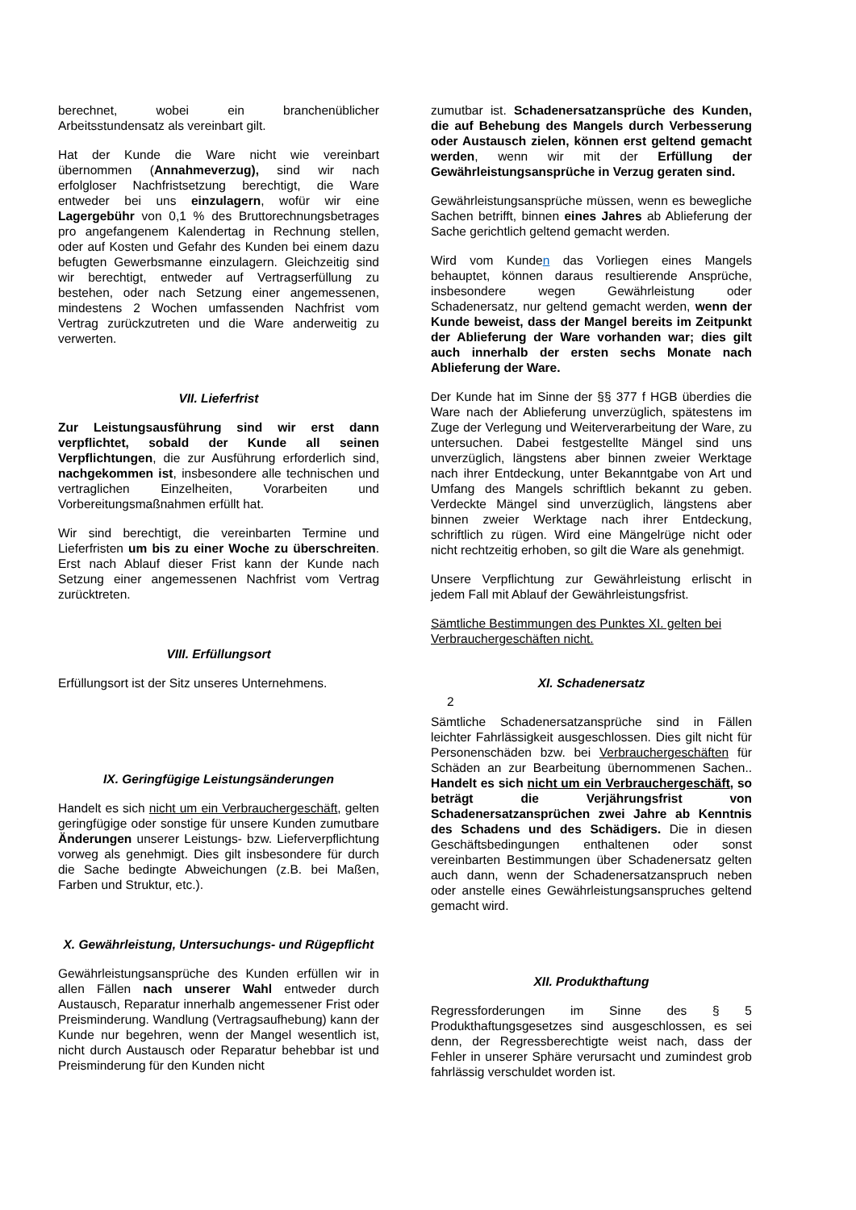berechnet, wobei ein branchenüblicher Arbeitsstundensatz als vereinbart gilt.
Hat der Kunde die Ware nicht wie vereinbart übernommen (Annahmeverzug), sind wir nach erfolgloser Nachfristsetzung berechtigt, die Ware entweder bei uns einzulagern, wofür wir eine Lagergebühr von 0,1 % des Bruttorechnungsbetrages pro angefangenem Kalendertag in Rechnung stellen, oder auf Kosten und Gefahr des Kunden bei einem dazu befugten Gewerbsmanne einzulagern. Gleichzeitig sind wir berechtigt, entweder auf Vertragserfüllung zu bestehen, oder nach Setzung einer angemessenen, mindestens 2 Wochen umfassenden Nachfrist vom Vertrag zurückzutreten und die Ware anderweitig zu verwerten.
VII. Lieferfrist
Zur Leistungsausführung sind wir erst dann verpflichtet, sobald der Kunde all seinen Verpflichtungen, die zur Ausführung erforderlich sind, nachgekommen ist, insbesondere alle technischen und vertraglichen Einzelheiten, Vorarbeiten und Vorbereitungsmaßnahmen erfüllt hat.
Wir sind berechtigt, die vereinbarten Termine und Lieferfristen um bis zu einer Woche zu überschreiten. Erst nach Ablauf dieser Frist kann der Kunde nach Setzung einer angemessenen Nachfrist vom Vertrag zurücktreten.
VIII. Erfüllungsort
Erfüllungsort ist der Sitz unseres Unternehmens.
IX. Geringfügige Leistungsänderungen
Handelt es sich nicht um ein Verbrauchergeschäft, gelten geringfügige oder sonstige für unsere Kunden zumutbare Änderungen unserer Leistungs- bzw. Lieferverpflichtung vorweg als genehmigt. Dies gilt insbesondere für durch die Sache bedingte Abweichungen (z.B. bei Maßen, Farben und Struktur, etc.).
X. Gewährleistung, Untersuchungs- und Rügepflicht
Gewährleistungsansprüche des Kunden erfüllen wir in allen Fällen nach unserer Wahl entweder durch Austausch, Reparatur innerhalb angemessener Frist oder Preisminderung. Wandlung (Vertragsaufhebung) kann der Kunde nur begehren, wenn der Mangel wesentlich ist, nicht durch Austausch oder Reparatur behebbar ist und Preisminderung für den Kunden nicht
zumutbar ist. Schadenersatzansprüche des Kunden, die auf Behebung des Mangels durch Verbesserung oder Austausch zielen, können erst geltend gemacht werden, wenn wir mit der Erfüllung der Gewährleistungsansprüche in Verzug geraten sind.
Gewährleistungsansprüche müssen, wenn es bewegliche Sachen betrifft, binnen eines Jahres ab Ablieferung der Sache gerichtlich geltend gemacht werden.
Wird vom Kunden das Vorliegen eines Mangels behauptet, können daraus resultierende Ansprüche, insbesondere wegen Gewährleistung oder Schadenersatz, nur geltend gemacht werden, wenn der Kunde beweist, dass der Mangel bereits im Zeitpunkt der Ablieferung der Ware vorhanden war; dies gilt auch innerhalb der ersten sechs Monate nach Ablieferung der Ware.
Der Kunde hat im Sinne der §§ 377 f HGB überdies die Ware nach der Ablieferung unverzüglich, spätestens im Zuge der Verlegung und Weiterverarbeitung der Ware, zu untersuchen. Dabei festgestellte Mängel sind uns unverzüglich, längstens aber binnen zweier Werktage nach ihrer Entdeckung, unter Bekanntgabe von Art und Umfang des Mangels schriftlich bekannt zu geben. Verdeckte Mängel sind unverzüglich, längstens aber binnen zweier Werktage nach ihrer Entdeckung, schriftlich zu rügen. Wird eine Mängelrüge nicht oder nicht rechtzeitig erhoben, so gilt die Ware als genehmigt.
Unsere Verpflichtung zur Gewährleistung erlischt in jedem Fall mit Ablauf der Gewährleistungsfrist.
Sämtliche Bestimmungen des Punktes XI. gelten bei Verbrauchergeschäften nicht.
XI. Schadenersatz
2
Sämtliche Schadenersatzansprüche sind in Fällen leichter Fahrlässigkeit ausgeschlossen. Dies gilt nicht für Personenschäden bzw. bei Verbrauchergeschäften für Schäden an zur Bearbeitung übernommenen Sachen.. Handelt es sich nicht um ein Verbrauchergeschäft, so beträgt die Verjährungsfrist von Schadenersatzansprüchen zwei Jahre ab Kenntnis des Schadens und des Schädigers. Die in diesen Geschäftsbedingungen enthaltenen oder sonst vereinbarten Bestimmungen über Schadenersatz gelten auch dann, wenn der Schadenersatzanspruch neben oder anstelle eines Gewährleistungsanspruches geltend gemacht wird.
XII. Produkthaftung
Regressforderungen im Sinne des § 5 Produkthaftungsgesetzes sind ausgeschlossen, es sei denn, der Regressberechtigte weist nach, dass der Fehler in unserer Sphäre verursacht und zumindest grob fahrlässig verschuldet worden ist.